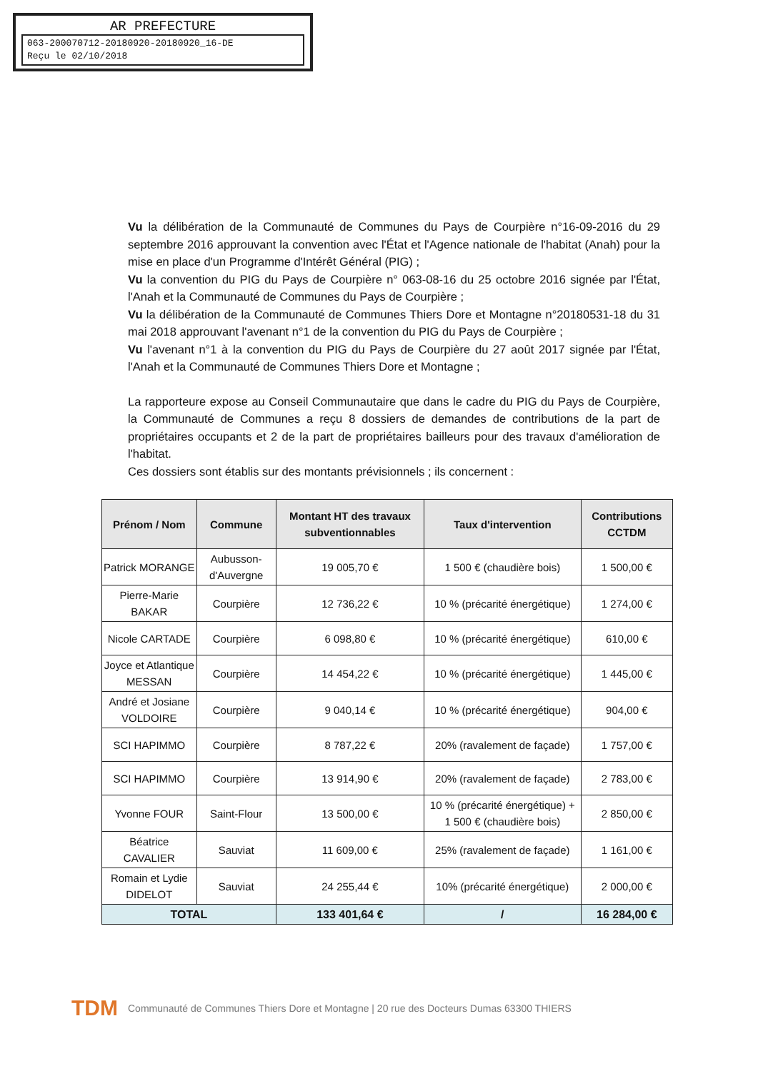AR PREFECTURE
063-200070712-20180920-20180920_16-DE
Reçu le 02/10/2018
Vu la délibération de la Communauté de Communes du Pays de Courpière n°16-09-2016 du 29 septembre 2016 approuvant la convention avec l'État et l'Agence nationale de l'habitat (Anah) pour la mise en place d'un Programme d'Intérêt Général (PIG) ;
Vu la convention du PIG du Pays de Courpière n° 063-08-16 du 25 octobre 2016 signée par l'État, l'Anah et la Communauté de Communes du Pays de Courpière ;
Vu la délibération de la Communauté de Communes Thiers Dore et Montagne n°20180531-18 du 31 mai 2018 approuvant l'avenant n°1 de la convention du PIG du Pays de Courpière ;
Vu l'avenant n°1 à la convention du PIG du Pays de Courpière du 27 août 2017 signée par l'État, l'Anah et la Communauté de Communes Thiers Dore et Montagne ;
La rapporteure expose au Conseil Communautaire que dans le cadre du PIG du Pays de Courpière, la Communauté de Communes a reçu 8 dossiers de demandes de contributions de la part de propriétaires occupants et 2 de la part de propriétaires bailleurs pour des travaux d'amélioration de l'habitat.
Ces dossiers sont établis sur des montants prévisionnels ; ils concernent :
| Prénom / Nom | Commune | Montant HT des travaux subventionnables | Taux d'intervention | Contributions CCTDM |
| --- | --- | --- | --- | --- |
| Patrick MORANGE | Aubusson-d'Auvergne | 19 005,70 € | 1 500 € (chaudière bois) | 1 500,00 € |
| Pierre-Marie BAKAR | Courpière | 12 736,22 € | 10 % (précarité énergétique) | 1 274,00 € |
| Nicole CARTADE | Courpière | 6 098,80 € | 10 % (précarité énergétique) | 610,00 € |
| Joyce et Atlantique MESSAN | Courpière | 14 454,22 € | 10 % (précarité énergétique) | 1 445,00 € |
| André et Josiane VOLDOIRE | Courpière | 9 040,14 € | 10 % (précarité énergétique) | 904,00 € |
| SCI HAPIMMO | Courpière | 8 787,22 € | 20% (ravalement de façade) | 1 757,00 € |
| SCI HAPIMMO | Courpière | 13 914,90 € | 20% (ravalement de façade) | 2 783,00 € |
| Yvonne FOUR | Saint-Flour | 13 500,00 € | 10 % (précarité énergétique) + 1 500 € (chaudière bois) | 2 850,00 € |
| Béatrice CAVALIER | Sauviat | 11 609,00 € | 25% (ravalement de façade) | 1 161,00 € |
| Romain et Lydie DIDELOT | Sauviat | 24 255,44 € | 10% (précarité énergétique) | 2 000,00 € |
| TOTAL | | 133 401,64 € | / | 16 284,00 € |
TDM Communauté de Communes Thiers Dore et Montagne | 20 rue des Docteurs Dumas 63300 THIERS